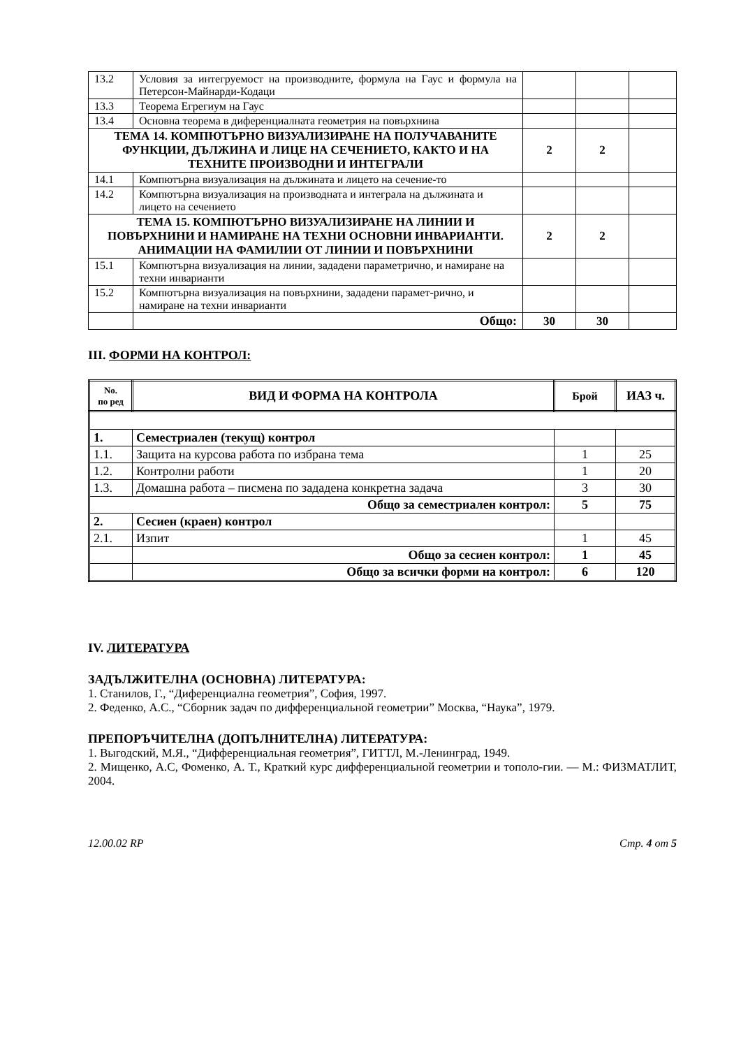| 13.2 | Условия за интегруемост на производните, формула на Гаус и формула на Петерсон-Майнарди-Кодаци | | | |
| 13.3 | Теорема Егрегиум на Гаус | | | |
| 13.4 | Основна теорема в диференциалната геометрия на повърхнина | | | |
| ТЕМА 14. КОМПЮТЪРНО ВИЗУАЛИЗИРАНЕ НА ПОЛУЧАВАНИТЕ ФУНКЦИИ, ДЪЛЖИНА И ЛИЦЕ НА СЕЧЕНИЕТО, КАКТО И НА ТЕХНИТЕ ПРОИЗВОДНИ И ИНТЕГРАЛИ | | 2 | 2 | |
| 14.1 | Компютърна визуализация на дължината и лицето на сечение-то | | | |
| 14.2 | Компютърна визуализация на производната и интеграла на дължината и лицето на сечението | | | |
| ТЕМА 15. КОМПЮТЪРНО ВИЗУАЛИЗИРАНЕ НА ЛИНИИ И ПОВЪРХНИНИ И НАМИРАНЕ НА ТЕХНИ ОСНОВНИ ИНВАРИАНТИ. АНИМАЦИИ НА ФАМИЛИИ ОТ ЛИНИИ И ПОВЪРХНИНИ | | 2 | 2 | |
| 15.1 | Компютърна визуализация на линии, зададени параметрично, и намиране на техни инварианти | | | |
| 15.2 | Компютърна визуализация на повърхнини, зададени парамет-рично, и намиране на техни инварианти | | | |
| | Общо: | 30 | 30 | |
III. ФОРМИ НА КОНТРОЛ:
| No. по ред | ВИД И ФОРМА НА КОНТРОЛА | Брой | ИАЗ ч. |
| --- | --- | --- | --- |
| 1. | Семестриален (текущ) контрол | | |
| 1.1. | Защита на курсова работа по избрана тема | 1 | 25 |
| 1.2. | Контролни работи | 1 | 20 |
| 1.3. | Домашна работа – писмена по зададена конкретна задача | 3 | 30 |
| Общо за семестриален контрол: | | 5 | 75 |
| 2. | Сесиен (краен) контрол | | |
| 2.1. | Изпит | 1 | 45 |
| | Общо за сесиен контрол: | 1 | 45 |
| | Общо за всички форми на контрол: | 6 | 120 |
IV. ЛИТЕРАТУРА
ЗАДЪЛЖИТЕЛНА (ОСНОВНА) ЛИТЕРАТУРА:
1. Станилов, Г., “Диференциална геометрия”, София, 1997.
2. Феденко, А.С., “Сборник задач по дифференциальной геометрии” Москва, “Наука”, 1979.
ПРЕПОРЪЧИТЕЛНА (ДОПЪЛНИТЕЛНА) ЛИТЕРАТУРА:
1. Выгодский, М.Я., “Дифференциальная геометрия”, ГИТТЛ, М.-Ленинград, 1949.
2. Мищенко, А.С, Фоменко, А. Т., Краткий курс дифференциальной геометрии и тополо-гии. — М.: ФИЗМАТЛИТ, 2004.
12.00.02 RP Стр. 4 от 5